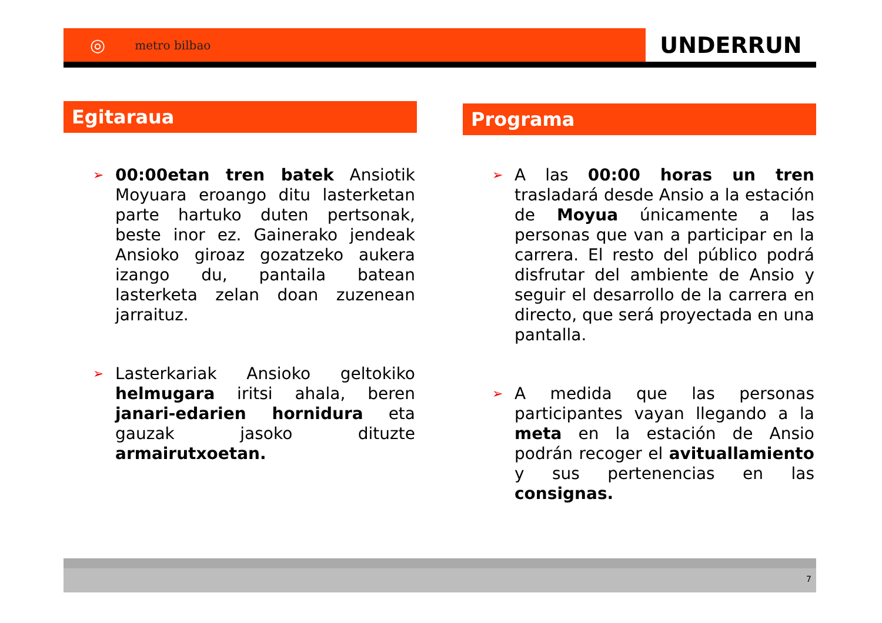◎ metro bilbao
UNDERRUN
Egitaraua
➢
00:00etan tren batek Ansiotik Moyuara eroango ditu lasterketan parte hartuko duten pertsonak, beste inor ez. Gainerako jendeak Ansioko giroaz gozatzeko aukera izango du, pantaila batean lasterketa zelan doan zuzenean jarraituz.
➢
Lasterkariak Ansioko geltokiko helmugara iritsi ahala, beren janari-edarien hornidura eta gauzak jasoko dituzte armairutxoetan.
Programa
➢
A las 00:00 horas un tren trasladará desde Ansio a la estación de Moyua únicamente a las personas que van a participar en la carrera. El resto del público podrá disfrutar del ambiente de Ansio y seguir el desarrollo de la carrera en directo, que será proyectada en una pantalla.
➢
A medida que las personas participantes vayan llegando a la meta en la estación de Ansio podrán recoger el avituallamiento y sus pertenencias en las consignas.
7